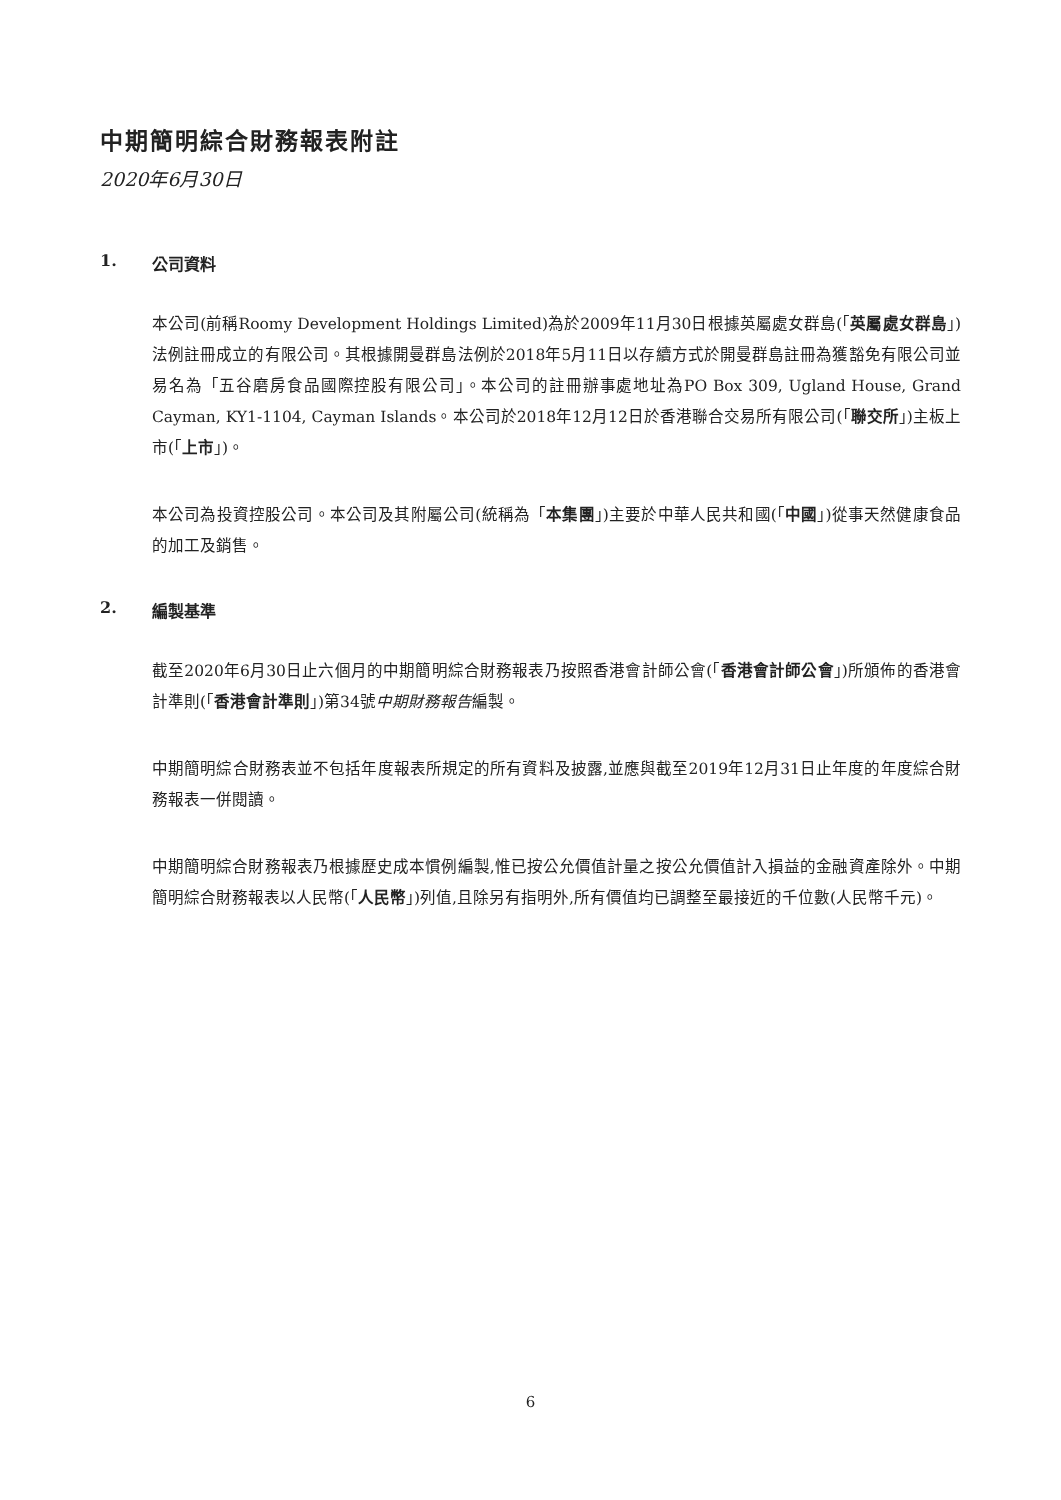中期簡明綜合財務報表附註
2020年6月30日
1. 公司資料
本公司(前稱Roomy Development Holdings Limited)為於2009年11月30日根據英屬處女群島(「英屬處女群島」)法例註冊成立的有限公司。其根據開曼群島法例於2018年5月11日以存續方式於開曼群島註冊為獲豁免有限公司並易名為「五谷磨房食品國際控股有限公司」。本公司的註冊辦事處地址為PO Box 309, Ugland House, Grand Cayman, KY1-1104, Cayman Islands。本公司於2018年12月12日於香港聯合交易所有限公司(「聯交所」)主板上市(「上市」)。
本公司為投資控股公司。本公司及其附屬公司(統稱為「本集團」)主要於中華人民共和國(「中國」)從事天然健康食品的加工及銷售。
2. 編製基準
截至2020年6月30日止六個月的中期簡明綜合財務報表乃按照香港會計師公會(「香港會計師公會」)所頒佈的香港會計準則(「香港會計準則」)第34號中期財務報告編製。
中期簡明綜合財務表並不包括年度報表所規定的所有資料及披露,並應與截至2019年12月31日止年度的年度綜合財務報表一併閱讀。
中期簡明綜合財務報表乃根據歷史成本慣例編製,惟已按公允價值計量之按公允價值計入損益的金融資產除外。中期簡明綜合財務報表以人民幣(「人民幣」)列值,且除另有指明外,所有價值均已調整至最接近的千位數(人民幣千元)。
6